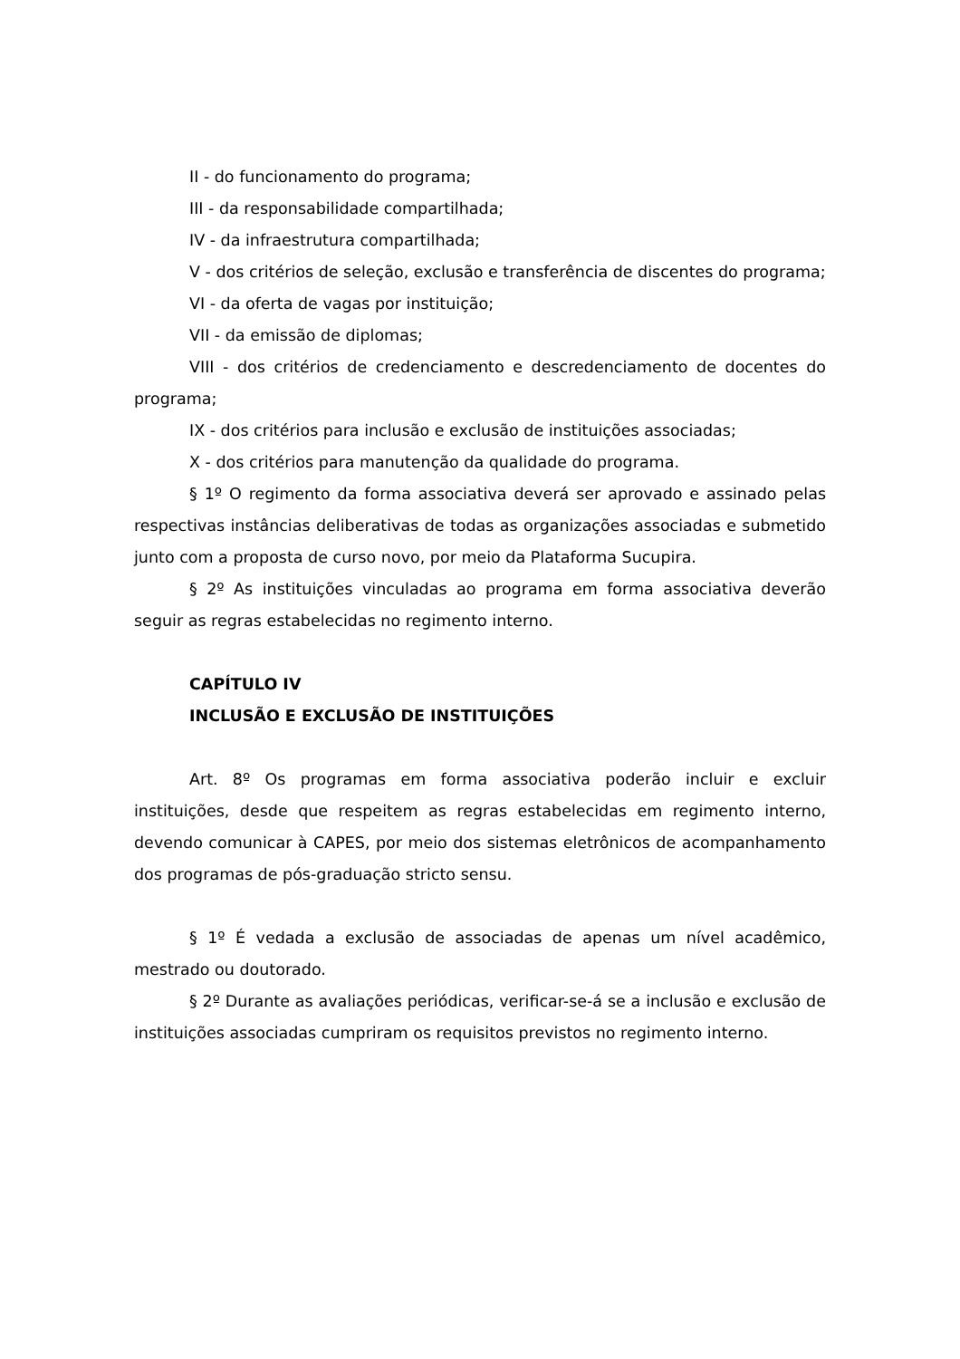II - do funcionamento do programa;
III - da responsabilidade compartilhada;
IV - da infraestrutura compartilhada;
V - dos critérios de seleção, exclusão e transferência de discentes do programa;
VI - da oferta de vagas por instituição;
VII - da emissão de diplomas;
VIII - dos critérios de credenciamento e descredenciamento de docentes do programa;
IX - dos critérios para inclusão e exclusão de instituições associadas;
X - dos critérios para manutenção da qualidade do programa.
§ 1º O regimento da forma associativa deverá ser aprovado e assinado pelas respectivas instâncias deliberativas de todas as organizações associadas e submetido junto com a proposta de curso novo, por meio da Plataforma Sucupira.
§ 2º As instituições vinculadas ao programa em forma associativa deverão seguir as regras estabelecidas no regimento interno.
CAPÍTULO IV
INCLUSÃO E EXCLUSÃO DE INSTITUIÇÕES
Art. 8º Os programas em forma associativa poderão incluir e excluir instituições, desde que respeitem as regras estabelecidas em regimento interno, devendo comunicar à CAPES, por meio dos sistemas eletrônicos de acompanhamento dos programas de pós-graduação stricto sensu.
§ 1º É vedada a exclusão de associadas de apenas um nível acadêmico, mestrado ou doutorado.
§ 2º Durante as avaliações periódicas, verificar-se-á se a inclusão e exclusão de instituições associadas cumpriram os requisitos previstos no regimento interno.